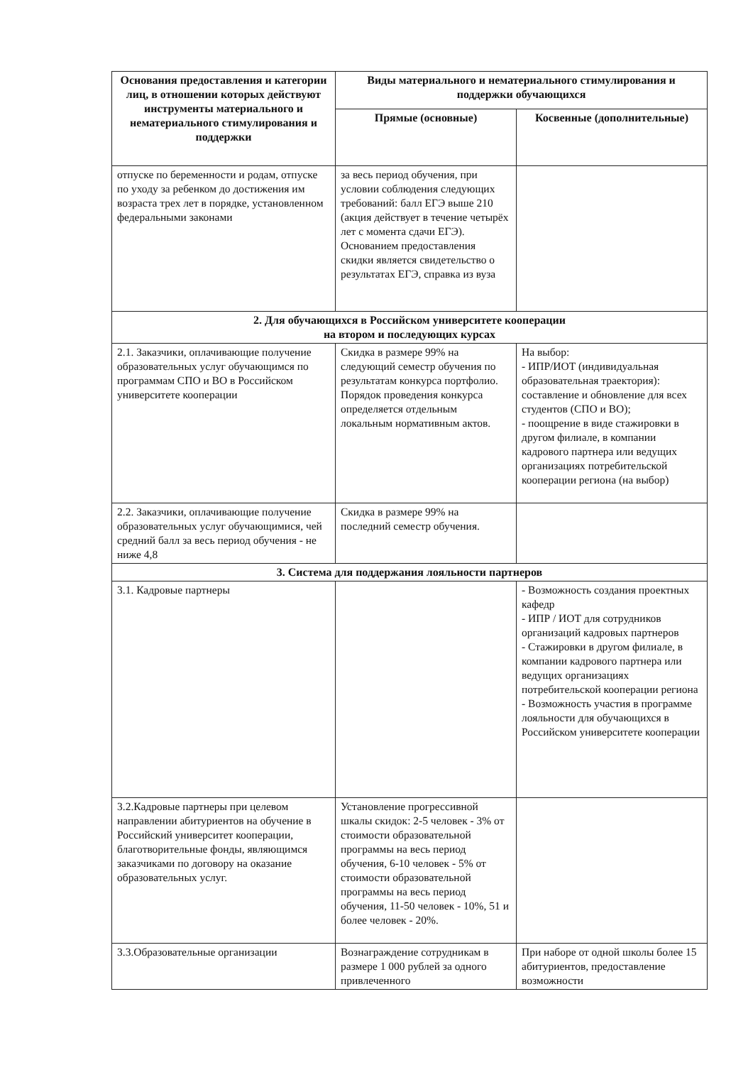| Основания предоставления и категории лиц, в отношении которых действуют инструменты материального и нематериального стимулирования и поддержки | Виды материального и нематериального стимулирования и поддержки обучающихся | |
| --- | --- | --- |
| | Прямые (основные) | Косвенные (дополнительные) |
| отпуске по беременности и родам, отпуске по уходу за ребенком до достижения им возраста трех лет в порядке, установленном федеральными законами | за весь период обучения, при условии соблюдения следующих требований: балл ЕГЭ выше 210 (акция действует в течение четырёх лет с момента сдачи ЕГЭ). Основанием предоставления скидки является свидетельство о результатах ЕГЭ, справка из вуза | |
| 2. Для обучающихся в Российском университете кооперации на втором и последующих курсах | | |
| 2.1. Заказчики, оплачивающие получение образовательных услуг обучающимся по программам СПО и ВО в Российском университете кооперации | Скидка в размере 99% на следующий семестр обучения по результатам конкурса портфолио. Порядок проведения конкурса определяется отдельным локальным нормативным актов. | На выбор: - ИПР/ИОТ (индивидуальная образовательная траектория): составление и обновление для всех студентов (СПО и ВО); - поощрение в виде стажировки в другом филиале, в компании кадрового партнера или ведущих организациях потребительской кооперации региона (на выбор) |
| 2.2. Заказчики, оплачивающие получение образовательных услуг обучающимися, чей средний балл за весь период обучения - не ниже 4,8 | Скидка в размере 99% на последний семестр обучения. | |
| 3. Система для поддержания лояльности партнеров | | |
| 3.1. Кадровые партнеры | | - Возможность создания проектных кафедр - ИПР / ИОТ для сотрудников организаций кадровых партнеров - Стажировки в другом филиале, в компании кадрового партнера или ведущих организациях потребительской кооперации региона - Возможность участия в программе лояльности для обучающихся в Российском университете кооперации |
| 3.2.Кадровые партнеры при целевом направлении абитуриентов на обучение в Российский университет кооперации, благотворительные фонды, являющимся заказчиками по договору на оказание образовательных услуг. | Установление прогрессивной шкалы скидок: 2-5 человек - 3% от стоимости образовательной программы на весь период обучения, 6-10 человек - 5% от стоимости образовательной программы на весь период обучения, 11-50 человек - 10%, 51 и более человек - 20%. | |
| 3.3.Образовательные организации | Вознаграждение сотрудникам в размере 1 000 рублей за одного привлеченного | При наборе от одной школы более 15 абитуриентов, предоставление возможности |